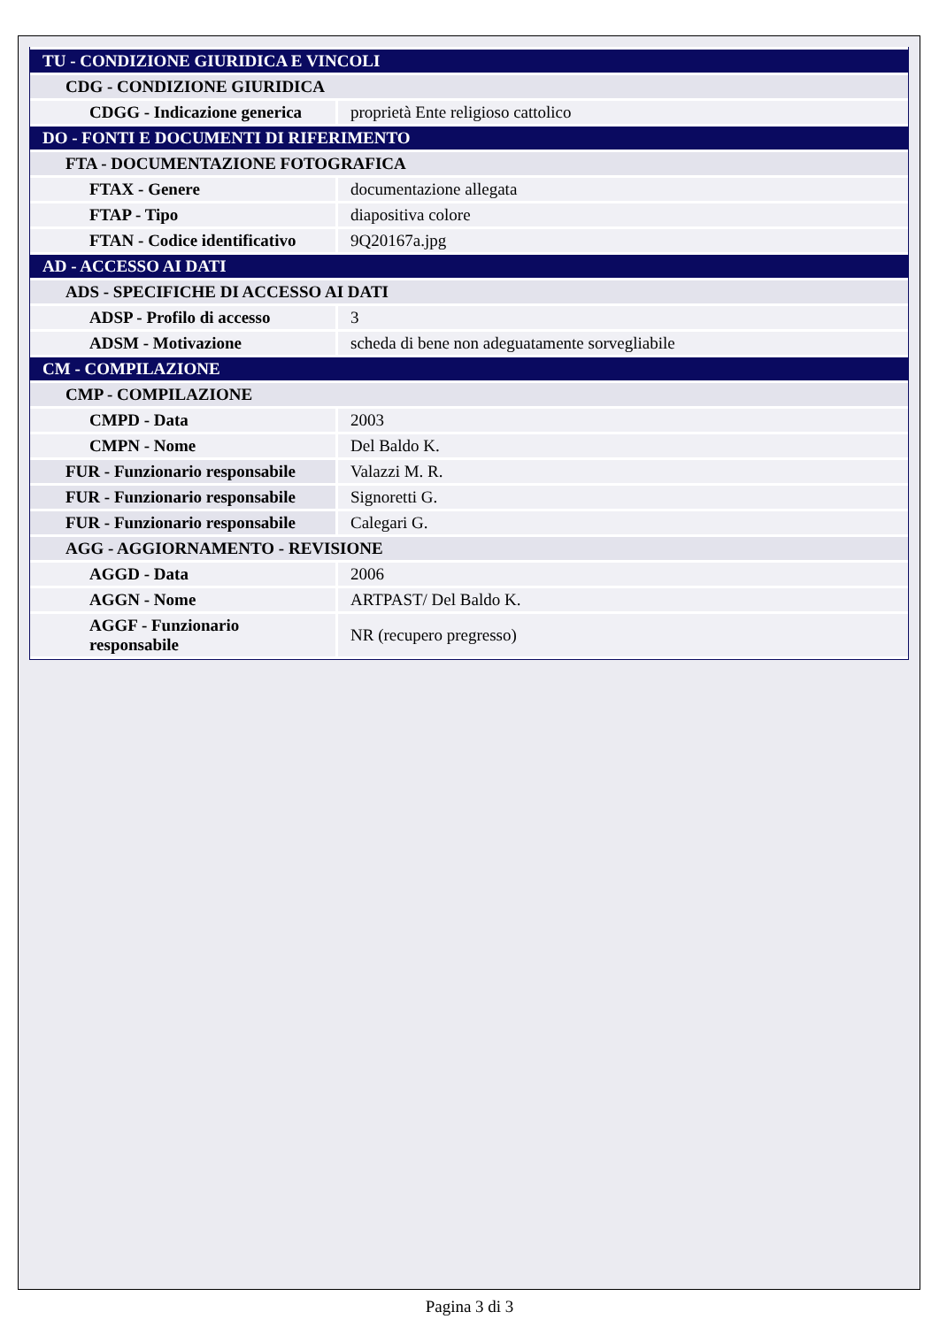| TU - CONDIZIONE GIURIDICA E VINCOLI | |
| CDG - CONDIZIONE GIURIDICA | |
| CDGG - Indicazione generica | proprietà Ente religioso cattolico |
| DO - FONTI E DOCUMENTI DI RIFERIMENTO | |
| FTA - DOCUMENTAZIONE FOTOGRAFICA | |
| FTAX - Genere | documentazione allegata |
| FTAP - Tipo | diapositiva colore |
| FTAN - Codice identificativo | 9Q20167a.jpg |
| AD - ACCESSO AI DATI | |
| ADS - SPECIFICHE DI ACCESSO AI DATI | |
| ADSP - Profilo di accesso | 3 |
| ADSM - Motivazione | scheda di bene non adeguatamente sorvegliabile |
| CM - COMPILAZIONE | |
| CMP - COMPILAZIONE | |
| CMPD - Data | 2003 |
| CMPN - Nome | Del Baldo K. |
| FUR - Funzionario responsabile | Valazzi M. R. |
| FUR - Funzionario responsabile | Signoretti G. |
| FUR - Funzionario responsabile | Calegari G. |
| AGG - AGGIORNAMENTO - REVISIONE | |
| AGGD - Data | 2006 |
| AGGN - Nome | ARTPAST/ Del Baldo K. |
| AGGF - Funzionario responsabile | NR (recupero pregresso) |
Pagina 3 di 3